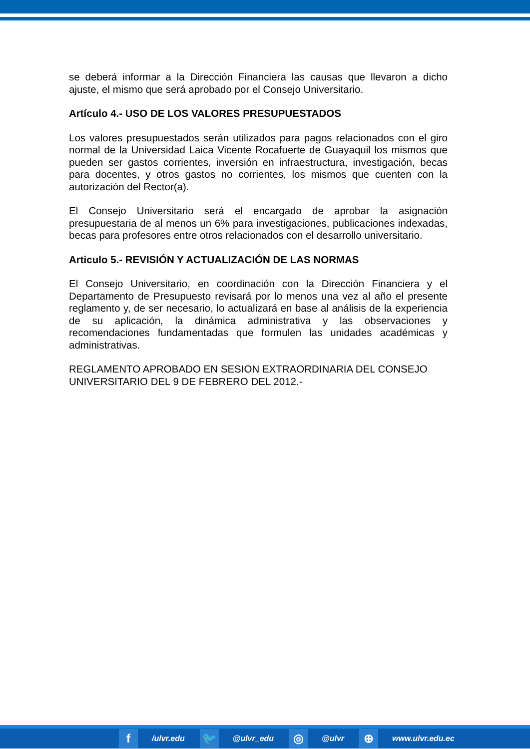se deberá informar a la Dirección Financiera las causas que llevaron a dicho ajuste, el mismo que será aprobado por el Consejo Universitario.
Artículo 4.- USO DE LOS VALORES PRESUPUESTADOS
Los valores presupuestados serán utilizados para pagos relacionados con el giro normal de la Universidad Laica Vicente Rocafuerte de Guayaquil los mismos que pueden ser gastos corrientes, inversión en infraestructura, investigación, becas para docentes, y otros gastos no corrientes, los mismos que cuenten con la autorización del Rector(a).
El Consejo Universitario será el encargado de aprobar la asignación presupuestaria de al menos un 6% para investigaciones, publicaciones indexadas, becas para profesores entre otros relacionados con el desarrollo universitario.
Articulo 5.- REVISIÓN Y ACTUALIZACIÓN DE LAS NORMAS
El Consejo Universitario, en coordinación con la Dirección Financiera y el Departamento de Presupuesto revisará por lo menos una vez al año el presente reglamento y, de ser necesario, lo actualizará en base al análisis de la experiencia de su aplicación, la dinámica administrativa y las observaciones y recomendaciones fundamentadas que formulen las unidades académicas y administrativas.
REGLAMENTO APROBADO EN SESION EXTRAORDINARIA DEL CONSEJO UNIVERSITARIO DEL 9 DE FEBRERO DEL 2012.-
f /ulvr.edu 🐦 @ulvr_edu ◎ @ulvr ⊕ www.ulvr.edu.ec